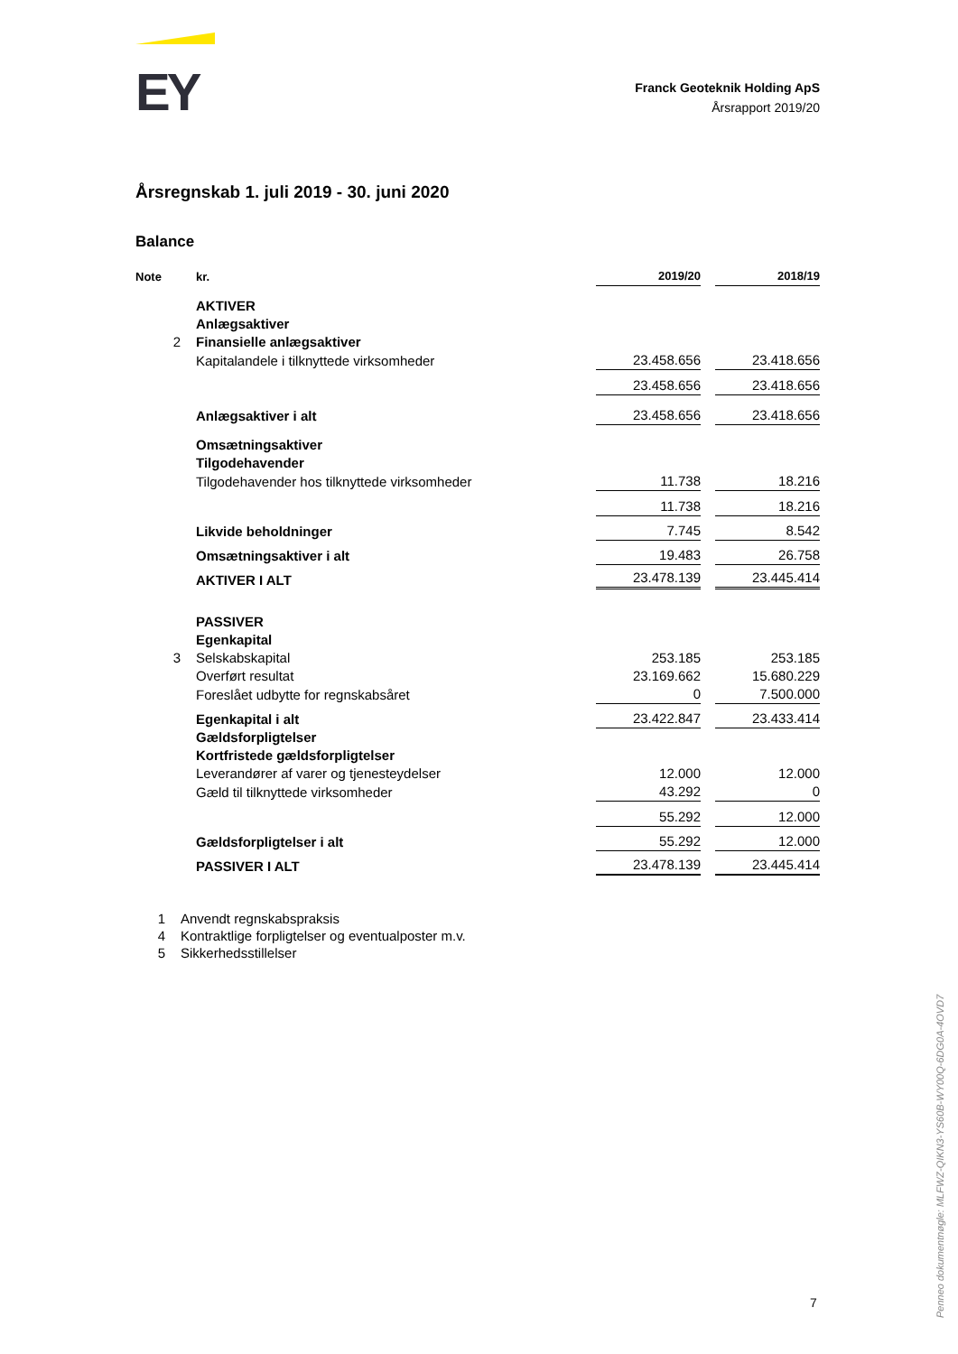EY
Franck Geoteknik Holding ApS
Årsrapport 2019/20
Årsregnskab 1. juli 2019 - 30. juni 2020
Balance
| Note | kr. | 2019/20 | | 2018/19 |
| --- | --- | --- | --- | --- |
| | AKTIVER | | | |
| | Anlægsaktiver | | | |
| 2 | Finansielle anlægsaktiver | | | |
| | Kapitalandele i tilknyttede virksomheder | 23.458.656 | | 23.418.656 |
| | | 23.458.656 | | 23.418.656 |
| | Anlægsaktiver i alt | 23.458.656 | | 23.418.656 |
| | Omsætningsaktiver | | | |
| | Tilgodehavender | | | |
| | Tilgodehavender hos tilknyttede virksomheder | 11.738 | | 18.216 |
| | | 11.738 | | 18.216 |
| | Likvide beholdninger | 7.745 | | 8.542 |
| | Omsætningsaktiver i alt | 19.483 | | 26.758 |
| | AKTIVER I ALT | 23.478.139 | | 23.445.414 |
| | PASSIVER | | | |
| | Egenkapital | | | |
| 3 | Selskabskapital | 253.185 | | 253.185 |
| | Overført resultat | 23.169.662 | | 15.680.229 |
| | Foreslået udbytte for regnskabsåret | 0 | | 7.500.000 |
| | Egenkapital i alt | 23.422.847 | | 23.433.414 |
| | Gældsforpligtelser | | | |
| | Kortfristede gældsforpligtelser | | | |
| | Leverandører af varer og tjenesteydelser | 12.000 | | 12.000 |
| | Gæld til tilknyttede virksomheder | 43.292 | | 0 |
| | | 55.292 | | 12.000 |
| | Gældsforpligtelser i alt | 55.292 | | 12.000 |
| | PASSIVER I ALT | 23.478.139 | | 23.445.414 |
1 Anvendt regnskabspraksis
4 Kontraktlige forpligtelser og eventualposter m.v.
5 Sikkerhedsstillelser
Penneo dokumentnøgle: MLFWZ-QIKN3-YS60B-WY00Q-6DG0A-4OVD7
7